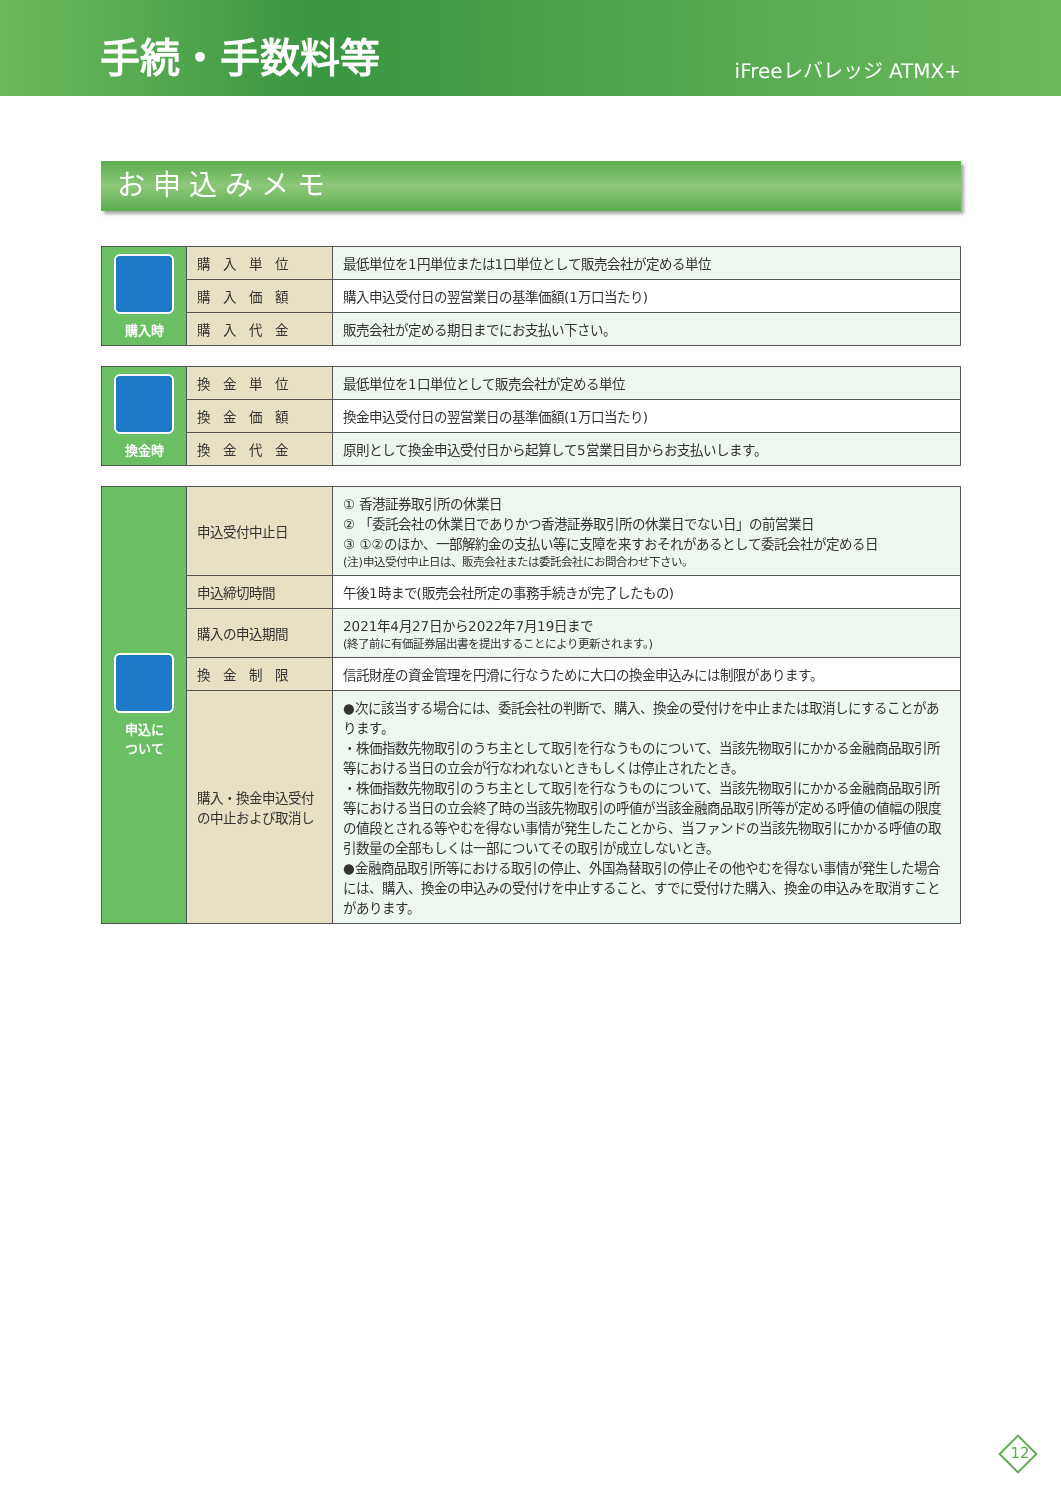手続・手数料等
iFreeレバレッジ ATMX+
お申込みメモ
| 購入時 | 購 入 単 位 | 最低単位を1円単位または1口単位として販売会社が定める単位 |
| | 購 入 価 額 | 購入申込受付日の翌営業日の基準価額(1万口当たり) |
| | 購 入 代 金 | 販売会社が定める期日までにお支払い下さい。 |
| 換金時 | 換 金 単 位 | 最低単位を1口単位として販売会社が定める単位 |
| | 換 金 価 額 | 換金申込受付日の翌営業日の基準価額(1万口当たり) |
| | 換 金 代 金 | 原則として換金申込受付日から起算して5営業日目からお支払いします。 |
| 申込に ついて | 申込受付中止日 | ① 香港証券取引所の休業日 ② 「委託会社の休業日でありかつ香港証券取引所の休業日でない日」の前営業日 ③ ①②のほか、一部解約金の支払い等に支障を来すおそれがあるとして委託会社が定める日 (注)申込受付中止日は、販売会社または委託会社にお問合わせ下さい。 |
| | 申込締切時間 | 午後1時まで(販売会社所定の事務手続きが完了したもの) |
| | 購入の申込期間 | 2021年4月27日から2022年7月19日まで (終了前に有価証券届出書を提出することにより更新されます。) |
| | 換 金 制 限 | 信託財産の資金管理を円滑に行なうために大口の換金申込みには制限があります。 |
| | 購入・換金申込受付 の中止および取消し | ●次に該当する場合には、委託会社の判断で、購入、換金の受付けを中止または取消しにすることがあります。 ・株価指数先物取引のうち主として取引を行なうものについて、当該先物取引にかかる金融商品取引所等における当日の立会が行なわれないときもしくは停止されたとき。 ・株価指数先物取引のうち主として取引を行なうものについて、当該先物取引にかかる金融商品取引所等における当日の立会終了時の当該先物取引の呼値が当該金融商品取引所等が定める呼値の値幅の限度の値段とされる等やむを得ない事情が発生したことから、当ファンドの当該先物取引にかかる呼値の取引数量の全部もしくは一部についてその取引が成立しないとき。 ●金融商品取引所等における取引の停止、外国為替取引の停止その他やむを得ない事情が発生した場合には、購入、換金の申込みの受付けを中止すること、すでに受付けた購入、換金の申込みを取消すことがあります。 |
12